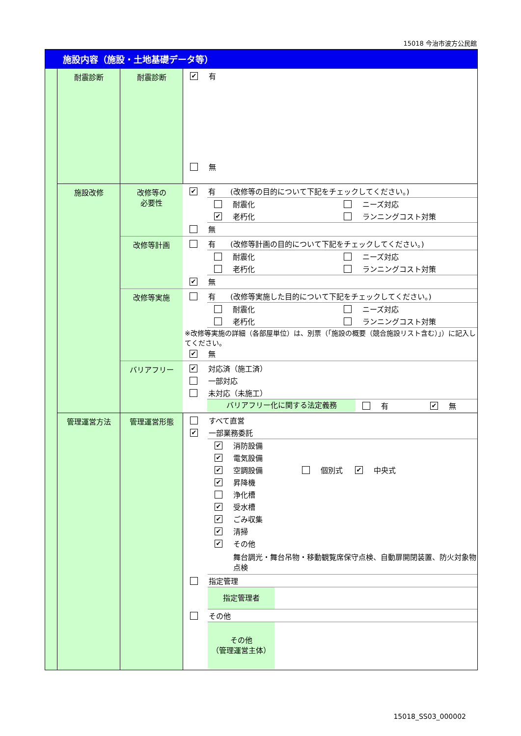15018 今治市波方公民館
| 施設内容（施設・土地基礎データ等） | | | |
| | 耐震診断 | 耐震診断 | ✔ 有 無 |
| | 施設改修 | / 改修等の 必要性 / ✔ 有 (改修等の目的について下記をチェックしてください。) 耐震化 ニーズ対応 ✔ 老朽化 ランニングコスト対策 無 / / 改修等計画 / 有 (改修等計画の目的について下記をチェックしてください。) 耐震化 ニーズ対応 老朽化 ランニングコスト対策 ✔ 無 / / 改修等実施 / 有 (改修等実施した目的について下記をチェックしてください。) 耐震化 ニーズ対応 老朽化 ランニングコスト対策 ※改修等実施の詳細（各部屋単位）は、別票（「施設の概要（競合施設リスト含む）」）に記入してください。 ✔ 無 / / バリアフリー / ✔ 対応済（施工済） 一部対応 未対応（未施工） バリアフリー化に関する法定義務 有 ✔ 無 / | |
| | 管理運営方法 | 管理運営形態 | すべて直営 ✔ 一部業務委託 ✔ 消防設備 ✔ 電気設備 ✔ 空調設備 個別式 ✔ 中央式 ✔ 昇降機 浄化槽 ✔ 受水槽 ✔ ごみ収集 ✔ 清掃 ✔ その他 舞台調光・舞台吊物・移動観覧席保守点検、自動扉開閉装置、防火対象物点検 指定管理 指定管理者 その他 その他 （管理運営主体） |
15018_SS03_000002